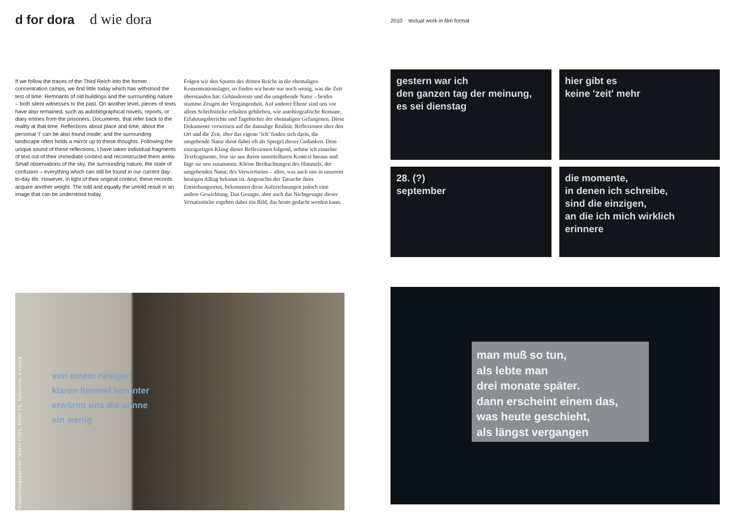d for dora d wie dora
If we follow the traces of the Third Reich into the former concentration camps, we find little today which has withstood the test of time: Remnants of old buildings and the surrounding nature – both silent witnesses to the past. On another level, pieces of texts have also remained, such as autobiographical novels, reports, or diary entries from the prisoners. Documents, that refer back to the reality at that time. Reflections about place and time, about the personal ‘I’ can be also found inside; and the surrounding landscape often holds a mirror up to these thoughts. Following the unique sound of these reflections, I have taken individual fragments of text out of their immediate context and reconstructed them anew. Small observations of the sky, the surrounding nature, the state of confusion – everything which can still be found in our current day-to-day life. However, in light of their original context, these records acquire another weight. The told and equally the untold result in an image that can be understood today.
Folgen wir den Spuren des dritten Reichs in die ehemaligen Konzentrationslager, so finden wir heute nur noch wenig, was die Zeit überstanden hat: Gebäudereste und die umgebende Natur – beides stumme Zeugen der Vergangenheit. Auf anderer Ebene sind uns vor allem Schriftstücke erhalten geblieben, wie autobiografische Romane, Erfahrungsberichte und Tagebücher der ehemaligen Gefangenen. Diese Dokumente verweisen auf die damalige Realität. Reflexionen über den Ort und die Zeit, über das eigene ‘Ich’ finden sich darin, die umgebende Natur dient dabei oft als Spiegel dieser Gedanken. Dem einzigartigen Klang dieser Reflexionen folgend, nehme ich einzelne Textfragmente, löse sie aus ihrem unmittelbaren Kontext heraus und füge sie neu zusammen. Kleine Beobachtungen des Himmels, der umgebenden Natur, des Verwirrtseins – alles, was auch uns in unserem heutigen Alltag bekannt ist. Angesichts der Tatsache ihres Entstehungsortes, bekommen diese Aufzeichnungen jedoch eine andere Gewichtung. Das Gesagte, aber auch das Nichtgesagte dieser Versatzstücke ergeben dabei ein Bild, das heute gedacht werden kann.
Ausstellungsansicht: White Cube, Halle 14, Spinnerei, Leipzig
von einem riesigen
klaren himmel herunter
erwärmt uns die sonne
ein wenig
2010 textual work in film format
gestern war ich
den ganzen tag der meinung,
es sei dienstag
hier gibt es
keine 'zeit' mehr
28. (?)
september
die momente,
in denen ich schreibe,
sind die einzigen,
an die ich mich wirklich
erinnere
man muß so tun,
als lebte man
drei monate später.
dann erscheint einem das,
was heute geschieht,
als längst vergangen